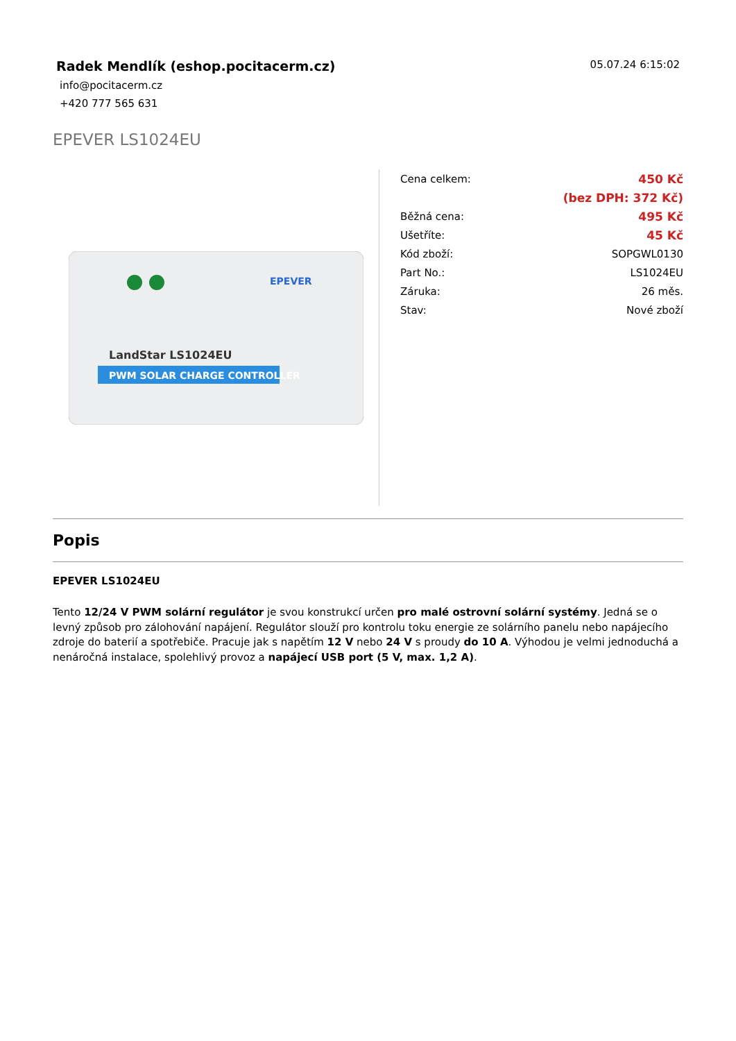Radek Mendlík (eshop.pocitacerm.cz)
05.07.24 6:15:02
info@pocitacerm.cz
+420 777 565 631
EPEVER LS1024EU
PWM SOLAR CHARGE CONTROLLER
LandStar LS1024EU
EPEVER
| Cena celkem: | 450 Kč |
| | (bez DPH: 372 Kč) |
| Běžná cena: | 495 Kč |
| Ušetříte: | 45 Kč |
| Kód zboží: | SOPGWL0130 |
| Part No.: | LS1024EU |
| Záruka: | 26 měs. |
| Stav: | Nové zboží |
Popis
EPEVER LS1024EU
Tento 12/24 V PWM solární regulátor je svou konstrukcí určen pro malé ostrovní solární systémy. Jedná se o levný způsob pro zálohování napájení. Regulátor slouží pro kontrolu toku energie ze solárního panelu nebo napájecího zdroje do baterií a spotřebiče. Pracuje jak s napětím 12 V nebo 24 V s proudy do 10 A. Výhodou je velmi jednoduchá a nenáročná instalace, spolehlivý provoz a napájecí USB port (5 V, max. 1,2 A).